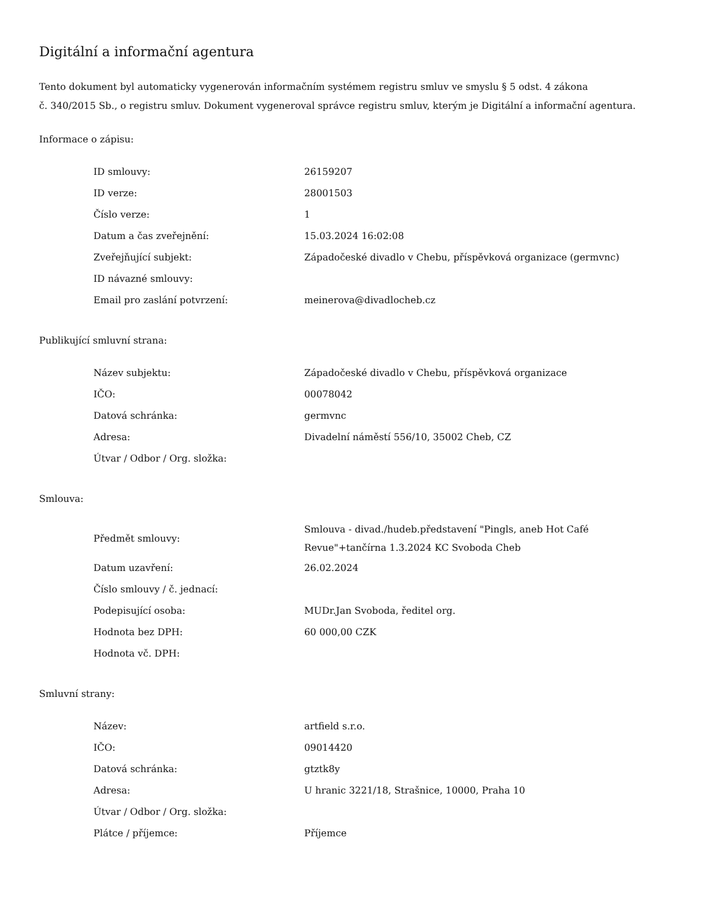Digitální a informační agentura
Tento dokument byl automaticky vygenerován informačním systémem registru smluv ve smyslu § 5 odst. 4 zákona
č. 340/2015 Sb., o registru smluv. Dokument vygeneroval správce registru smluv, kterým je Digitální a informační agentura.
Informace o zápisu:
| ID smlouvy: | 26159207 |
| ID verze: | 28001503 |
| Číslo verze: | 1 |
| Datum a čas zveřejnění: | 15.03.2024 16:02:08 |
| Zveřejňující subjekt: | Západočeské divadlo v Chebu, příspěvková organizace (germvnc) |
| ID návazné smlouvy: | |
| Email pro zaslání potvrzení: | meinerova@divadlocheb.cz |
Publikující smluvní strana:
| Název subjektu: | Západočeské divadlo v Chebu, příspěvková organizace |
| IČO: | 00078042 |
| Datová schránka: | germvnc |
| Adresa: | Divadelní náměstí 556/10, 35002 Cheb, CZ |
| Útvar / Odbor / Org. složka: | |
Smlouva:
| Předmět smlouvy: | Smlouva - divad./hudeb.představení "Pingls, aneb Hot Café Revue"+tančírna 1.3.2024 KC Svoboda Cheb |
| Datum uzavření: | 26.02.2024 |
| Číslo smlouvy / č. jednací: | |
| Podepisující osoba: | MUDr.Jan Svoboda, ředitel org. |
| Hodnota bez DPH: | 60 000,00 CZK |
| Hodnota vč. DPH: | |
Smluvní strany:
| Název: | artfield s.r.o. |
| IČO: | 09014420 |
| Datová schránka: | gtztk8y |
| Adresa: | U hranic 3221/18, Strašnice, 10000, Praha 10 |
| Útvar / Odbor / Org. složka: | |
| Plátce / příjemce: | Příjemce |